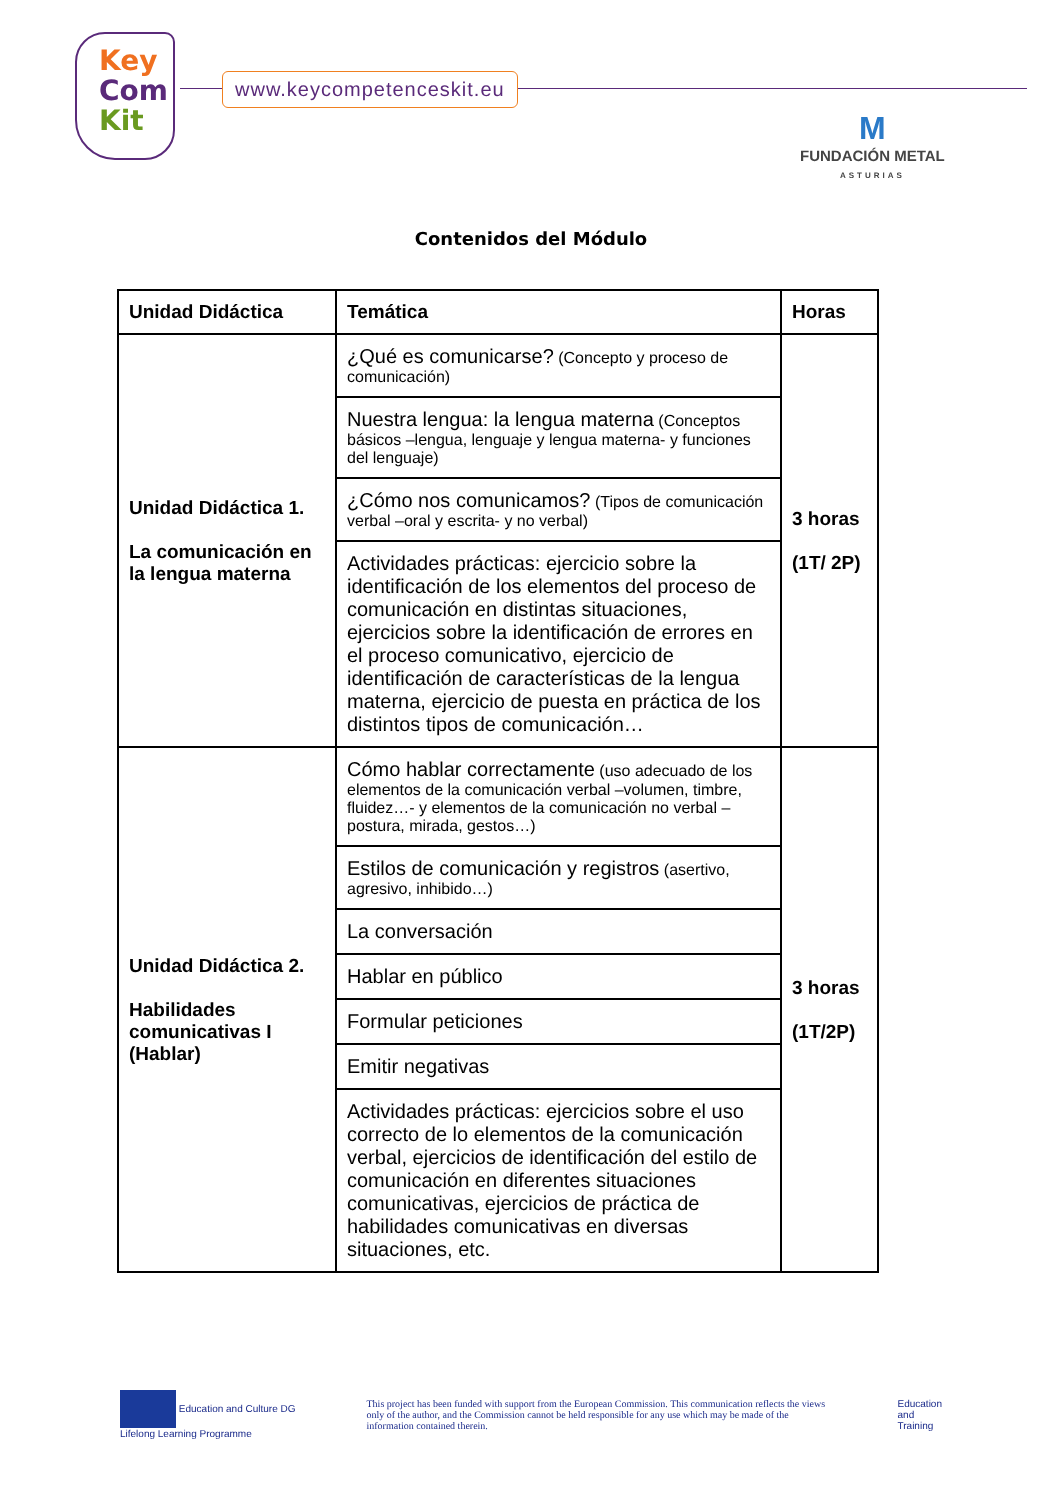Key
Com
Kit
www.keycompetenceskit.eu
M
FUNDACIÓN METAL
ASTURIAS
Contenidos del Módulo
| Unidad Didáctica | Temática | Horas |
| --- | --- | --- |
| Unidad Didáctica 1. La comunicación en la lengua materna | ¿Qué es comunicarse? (Concepto y proceso de comunicación) | 3 horas (1T/ 2P) |
| | Nuestra lengua: la lengua materna (Conceptos básicos –lengua, lenguaje y lengua materna- y funciones del lenguaje) | |
| | ¿Cómo nos comunicamos? (Tipos de comunicación verbal –oral y escrita- y no verbal) | |
| | Actividades prácticas: ejercicio sobre la identificación de los elementos del proceso de comunicación en distintas situaciones, ejercicios sobre la identificación de errores en el proceso comunicativo, ejercicio de identificación de características de la lengua materna, ejercicio de puesta en práctica de los distintos tipos de comunicación… | |
| Unidad Didáctica 2. Habilidades comunicativas I (Hablar) | Cómo hablar correctamente (uso adecuado de los elementos de la comunicación verbal –volumen, timbre, fluidez…- y elementos de la comunicación no verbal –postura, mirada, gestos…) | 3 horas (1T/2P) |
| | Estilos de comunicación y registros (asertivo, agresivo, inhibido…) | |
| | La conversación | |
| | Hablar en público | |
| | Formular peticiones | |
| | Emitir negativas | |
| | Actividades prácticas: ejercicios sobre el uso correcto de lo elementos de la comunicación verbal, ejercicios de identificación del estilo de comunicación en diferentes situaciones comunicativas, ejercicios de práctica de habilidades comunicativas en diversas situaciones, etc. | |
Education and Culture DG
Lifelong Learning Programme
This project has been funded with support from the European Commission. This communication reflects the views only of the author, and the Commission cannot be held responsible for any use which may be made of the information contained therein.
Education
and
Training